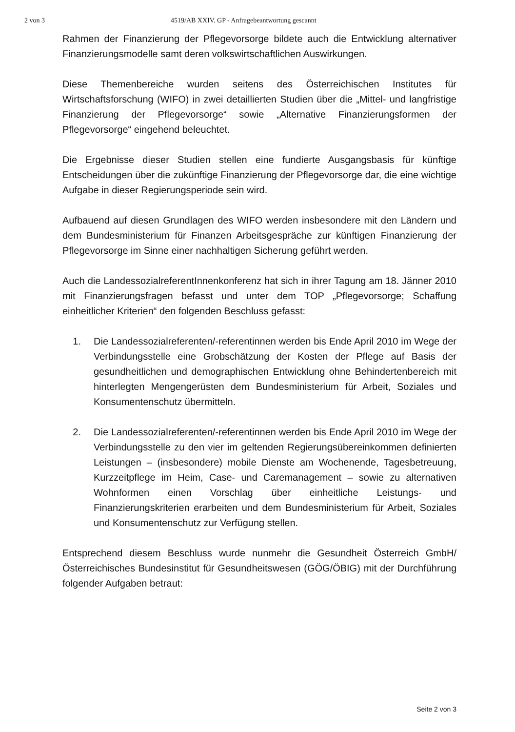2 von 3 4519/AB XXIV. GP - Anfragebeantwortung gescannt
Rahmen der Finanzierung der Pflegevorsorge bildete auch die Entwicklung alternativer Finanzierungsmodelle samt deren volkswirtschaftlichen Auswirkungen.
Diese Themenbereiche wurden seitens des Österreichischen Institutes für Wirtschaftsforschung (WIFO) in zwei detaillierten Studien über die „Mittel- und langfristige Finanzierung der Pflegevorsorge“ sowie „Alternative Finanzierungsformen der Pflegevorsorge“ eingehend beleuchtet.
Die Ergebnisse dieser Studien stellen eine fundierte Ausgangsbasis für künftige Entscheidungen über die zukünftige Finanzierung der Pflegevorsorge dar, die eine wichtige Aufgabe in dieser Regierungsperiode sein wird.
Aufbauend auf diesen Grundlagen des WIFO werden insbesondere mit den Ländern und dem Bundesministerium für Finanzen Arbeitsgespräche zur künftigen Finanzierung der Pflegevorsorge im Sinne einer nachhaltigen Sicherung geführt werden.
Auch die LandessozialreferentInnenkonferenz hat sich in ihrer Tagung am 18. Jänner 2010 mit Finanzierungsfragen befasst und unter dem TOP „Pflegevorsorge; Schaffung einheitlicher Kriterien“ den folgenden Beschluss gefasst:
1. Die Landessozialreferenten/-referentinnen werden bis Ende April 2010 im Wege der Verbindungsstelle eine Grobschätzung der Kosten der Pflege auf Basis der gesundheitlichen und demographischen Entwicklung ohne Behindertenbereich mit hinterlegten Mengengerüsten dem Bundesministerium für Arbeit, Soziales und Konsumentenschutz übermitteln.
2. Die Landessozialreferenten/-referentinnen werden bis Ende April 2010 im Wege der Verbindungsstelle zu den vier im geltenden Regierungsübereinkommen definierten Leistungen – (insbesondere) mobile Dienste am Wochenende, Tagesbetreuung, Kurzzeitpflege im Heim, Case- und Caremanagement – sowie zu alternativen Wohnformen einen Vorschlag über einheitliche Leistungs- und Finanzierungskriterien erarbeiten und dem Bundesministerium für Arbeit, Soziales und Konsumentenschutz zur Verfügung stellen.
Entsprechend diesem Beschluss wurde nunmehr die Gesundheit Österreich GmbH/Österreichisches Bundesinstitut für Gesundheitswesen (GÖG/ÖBIG) mit der Durchführung folgender Aufgaben betraut:
Seite 2 von 3